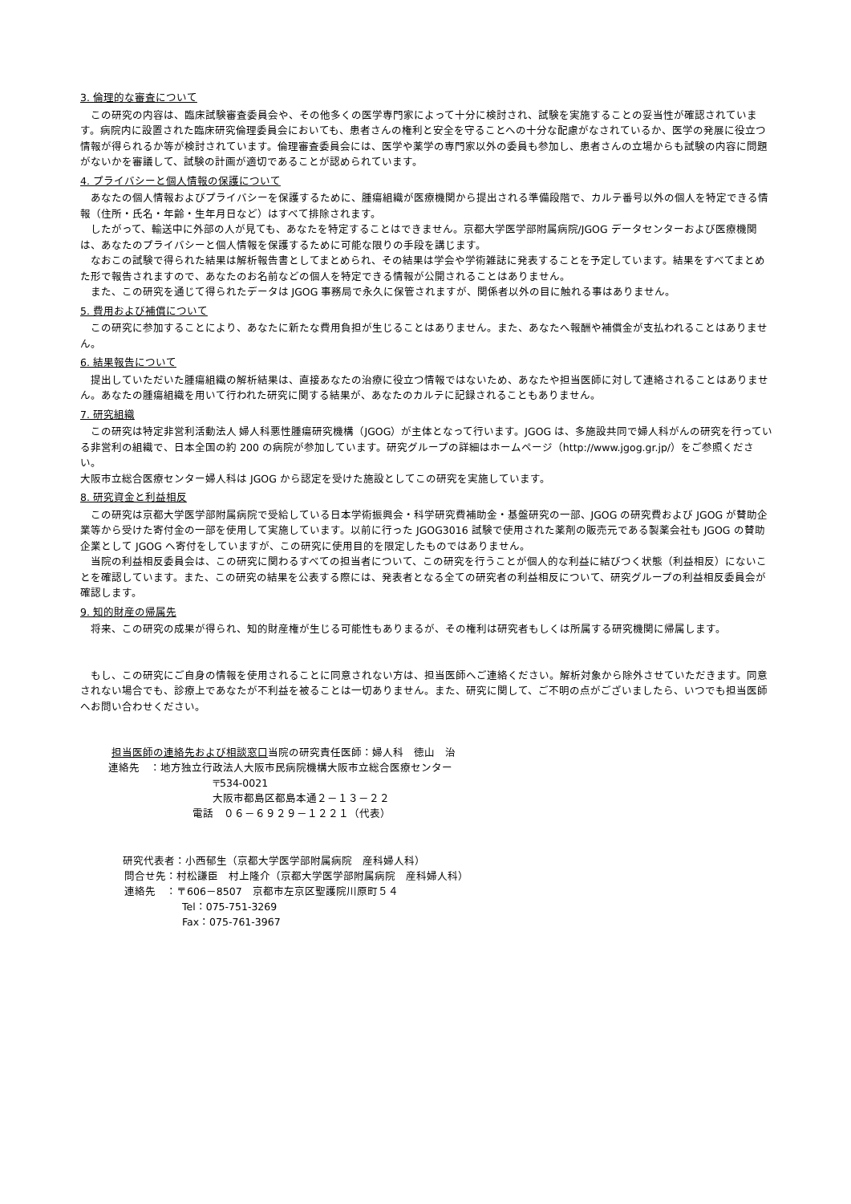3. 倫理的な審査について
この研究の内容は、臨床試験審査委員会や、その他多くの医学専門家によって十分に検討され、試験を実施することの妥当性が確認されています。病院内に設置された臨床研究倫理委員会においても、患者さんの権利と安全を守ることへの十分な配慮がなされているか、医学の発展に役立つ情報が得られるか等が検討されています。倫理審査委員会には、医学や薬学の専門家以外の委員も参加し、患者さんの立場からも試験の内容に問題がないかを審議して、試験の計画が適切であることが認められています。
4. プライバシーと個人情報の保護について
あなたの個人情報およびプライバシーを保護するために、腫瘍組織が医療機関から提出される準備段階で、カルテ番号以外の個人を特定できる情報（住所・氏名・年齢・生年月日など）はすべて排除されます。
したがって、輸送中に外部の人が見ても、あなたを特定することはできません。京都大学医学部附属病院/JGOG データセンターおよび医療機関は、あなたのプライバシーと個人情報を保護するために可能な限りの手段を講じます。
なおこの試験で得られた結果は解析報告書としてまとめられ、その結果は学会や学術雑誌に発表することを予定しています。結果をすべてまとめた形で報告されますので、あなたのお名前などの個人を特定できる情報が公開されることはありません。
また、この研究を通じて得られたデータは JGOG 事務局で永久に保管されますが、関係者以外の目に触れる事はありません。
5. 費用および補償について
この研究に参加することにより、あなたに新たな費用負担が生じることはありません。また、あなたへ報酬や補償金が支払われることはありません。
6. 結果報告について
提出していただいた腫瘍組織の解析結果は、直接あなたの治療に役立つ情報ではないため、あなたや担当医師に対して連絡されることはありません。あなたの腫瘍組織を用いて行われた研究に関する結果が、あなたのカルテに記録されることもありません。
7. 研究組織
この研究は特定非営利活動法人 婦人科悪性腫瘍研究機構（JGOG）が主体となって行います。JGOG は、多施設共同で婦人科がんの研究を行っている非営利の組織で、日本全国の約 200 の病院が参加しています。研究グループの詳細はホームページ（http://www.jgog.gr.jp/）をご参照ください。
大阪市立総合医療センター婦人科は JGOG から認定を受けた施設としてこの研究を実施しています。
8. 研究資金と利益相反
この研究は京都大学医学部附属病院で受給している日本学術振興会・科学研究費補助金・基盤研究の一部、JGOG の研究費および JGOG が賛助企業等から受けた寄付金の一部を使用して実施しています。以前に行った JGOG3016 試験で使用された薬剤の販売元である製薬会社も JGOG の賛助企業として JGOG へ寄付をしていますが、この研究に使用目的を限定したものではありません。
当院の利益相反委員会は、この研究に関わるすべての担当者について、この研究を行うことが個人的な利益に結びつく状態（利益相反）にないことを確認しています。また、この研究の結果を公表する際には、発表者となる全ての研究者の利益相反について、研究グループの利益相反委員会が確認します。
9. 知的財産の帰属先
将来、この研究の成果が得られ、知的財産権が生じる可能性もありまるが、その権利は研究者もしくは所属する研究機関に帰属します。
もし、この研究にご自身の情報を使用されることに同意されない方は、担当医師へご連絡ください。解析対象から除外させていただきます。同意されない場合でも、診療上であなたが不利益を被ることは一切ありません。また、研究に関して、ご不明の点がございましたら、いつでも担当医師へお問い合わせください。
担当医師の連絡先および相談窓口当院の研究責任医師：婦人科　徳山　治
連絡先　：地方独立行政法人大阪市民病院機構大阪市立総合医療センター
〒534-0021
大阪市都島区都島本通２－１３－２２
電話　０６－６９２９－１２２１（代表）
研究代表者：小西郁生（京都大学医学部附属病院　産科婦人科）
問合せ先：村松謙臣　村上隆介（京都大学医学部附属病院　産科婦人科）
連絡先　：〒606－8507　京都市左京区聖護院川原町５４
Tel：075-751-3269
Fax：075-761-3967